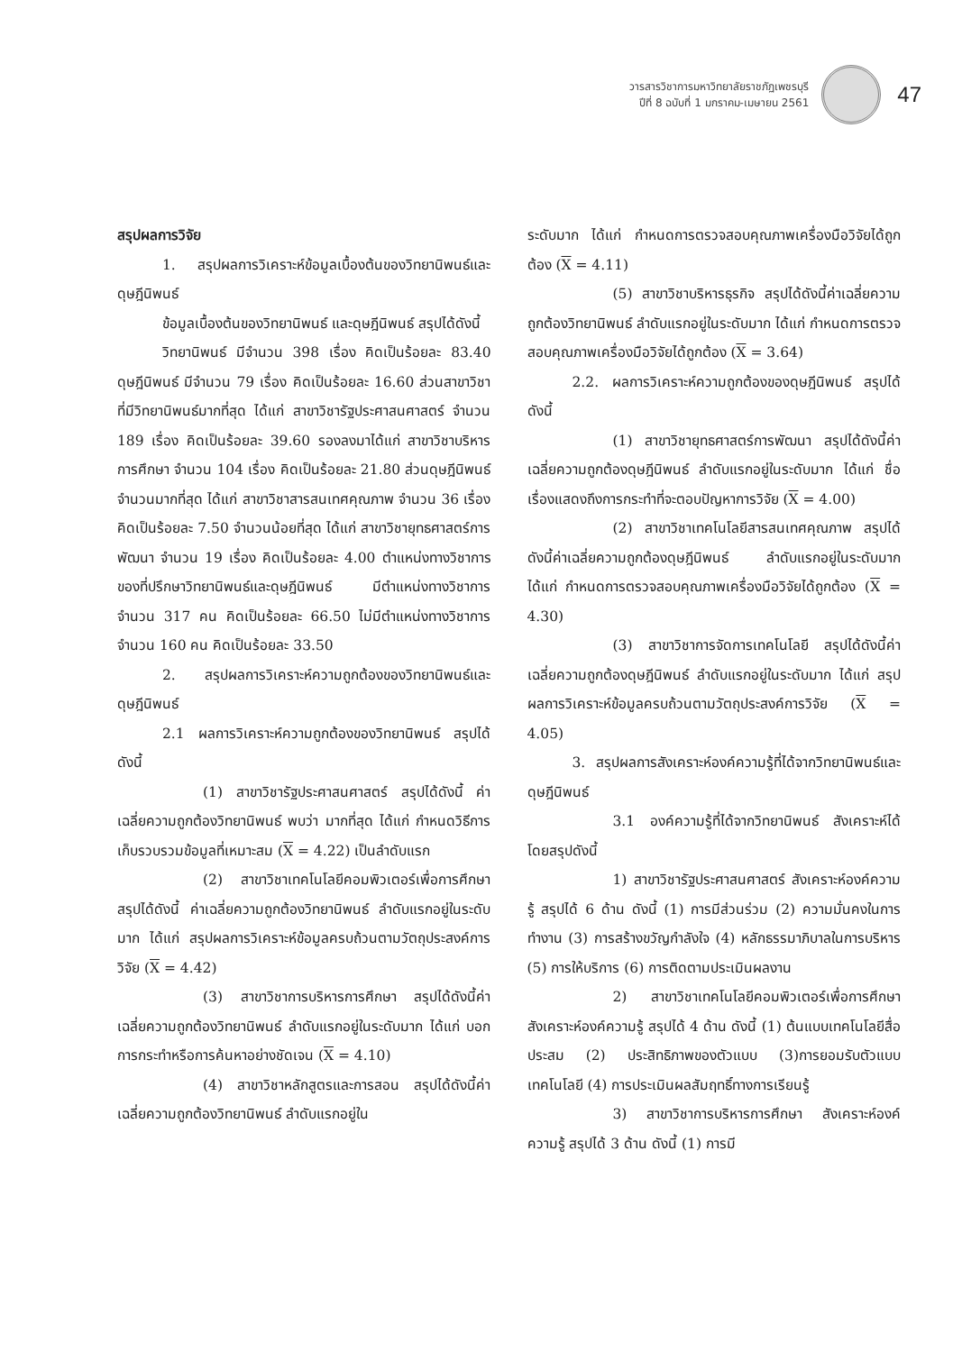วารสารวิชาการมหาวิทยาลัยราชภัฏเพชรบุรี
ปีที่ 8 ฉบับที่ 1 มกราคม-เมษายน 2561
47
สรุปผลการวิจัย
1. สรุปผลการวิเคราะห์ข้อมูลเบื้องต้นของวิทยานิพนธ์และดุษฎีนิพนธ์
ข้อมูลเบื้องต้นของวิทยานิพนธ์ และดุษฎีนิพนธ์ สรุปได้ดังนี้
วิทยานิพนธ์ มีจำนวน 398 เรื่อง คิดเป็นร้อยละ 83.40 ดุษฎีนิพนธ์ มีจำนวน 79 เรื่อง คิดเป็นร้อยละ 16.60 ส่วนสาขาวิชาที่มีวิทยานิพนธ์มากที่สุด ได้แก่ สาขาวิชารัฐประศาสนศาสตร์ จำนวน 189 เรื่อง คิดเป็นร้อยละ 39.60 รองลงมาได้แก่ สาขาวิชาบริหารการศึกษา จำนวน 104 เรื่อง คิดเป็นร้อยละ 21.80 ส่วนดุษฎีนิพนธ์จำนวนมากที่สุด ได้แก่ สาขาวิชาสารสนเทศคุณภาพ จำนวน 36 เรื่อง คิดเป็นร้อยละ 7.50 จำนวนน้อยที่สุด ได้แก่ สาขาวิชายุทธศาสตร์การพัฒนา จำนวน 19 เรื่อง คิดเป็นร้อยละ 4.00 ตำแหน่งทางวิชาการของที่ปรึกษาวิทยานิพนธ์และดุษฎีนิพนธ์ มีตำแหน่งทางวิชาการ จำนวน 317 คน คิดเป็นร้อยละ 66.50 ไม่มีตำแหน่งทางวิชาการ จำนวน 160 คน คิดเป็นร้อยละ 33.50
2. สรุปผลการวิเคราะห์ความถูกต้องของวิทยานิพนธ์และดุษฎีนิพนธ์
2.1 ผลการวิเคราะห์ความถูกต้องของวิทยานิพนธ์ สรุปได้ดังนี้
(1) สาขาวิชารัฐประศาสนศาสตร์ สรุปได้ดังนี้ ค่าเฉลี่ยความถูกต้องวิทยานิพนธ์ พบว่า มากที่สุด ได้แก่ กำหนดวิธีการเก็บรวบรวมข้อมูลที่เหมาะสม (X = 4.22) เป็นลำดับแรก
(2) สาขาวิชาเทคโนโลยีคอมพิวเตอร์เพื่อการศึกษา สรุปได้ดังนี้ ค่าเฉลี่ยความถูกต้องวิทยานิพนธ์ ลำดับแรกอยู่ในระดับมาก ได้แก่ สรุปผลการวิเคราะห์ข้อมูลครบถ้วนตามวัตถุประสงค์การวิจัย (X = 4.42)
(3) สาขาวิชาการบริหารการศึกษา สรุปได้ดังนี้ค่าเฉลี่ยความถูกต้องวิทยานิพนธ์ ลำดับแรกอยู่ในระดับมาก ได้แก่ บอกการกระทำหรือการค้นหาอย่างชัดเจน (X = 4.10)
(4) สาขาวิชาหลักสูตรและการสอน สรุปได้ดังนี้ค่าเฉลี่ยความถูกต้องวิทยานิพนธ์ ลำดับแรกอยู่ใน
ระดับมาก ได้แก่ กำหนดการตรวจสอบคุณภาพเครื่องมือวิจัยได้ถูกต้อง (X = 4.11)
(5) สาขาวิชาบริหารธุรกิจ สรุปได้ดังนี้ค่าเฉลี่ยความถูกต้องวิทยานิพนธ์ ลำดับแรกอยู่ในระดับมาก ได้แก่ กำหนดการตรวจสอบคุณภาพเครื่องมือวิจัยได้ถูกต้อง (X = 3.64)
2.2. ผลการวิเคราะห์ความถูกต้องของดุษฎีนิพนธ์ สรุปได้ดังนี้
(1) สาขาวิชายุทธศาสตร์การพัฒนา สรุปได้ดังนี้ค่าเฉลี่ยความถูกต้องดุษฎีนิพนธ์ ลำดับแรกอยู่ในระดับมาก ได้แก่ ชื่อเรื่องแสดงถึงการกระทำที่จะตอบปัญหาการวิจัย (X = 4.00)
(2) สาขาวิชาเทคโนโลยีสารสนเทศคุณภาพ สรุปได้ดังนี้ค่าเฉลี่ยความถูกต้องดุษฎีนิพนธ์ ลำดับแรกอยู่ในระดับมาก ได้แก่ กำหนดการตรวจสอบคุณภาพเครื่องมือวิจัยได้ถูกต้อง (X = 4.30)
(3) สาขาวิชาการจัดการเทคโนโลยี สรุปได้ดังนี้ค่าเฉลี่ยความถูกต้องดุษฎีนิพนธ์ ลำดับแรกอยู่ในระดับมาก ได้แก่ สรุปผลการวิเคราะห์ข้อมูลครบถ้วนตามวัตถุประสงค์การวิจัย (X = 4.05)
3. สรุปผลการสังเคราะห์องค์ความรู้ที่ได้จากวิทยานิพนธ์และดุษฎีนิพนธ์
3.1 องค์ความรู้ที่ได้จากวิทยานิพนธ์ สังเคราะห์ได้โดยสรุปดังนี้
1) สาขาวิชารัฐประศาสนศาสตร์ สังเคราะห์องค์ความรู้ สรุปได้ 6 ด้าน ดังนี้ (1) การมีส่วนร่วม (2) ความมั่นคงในการทำงาน (3) การสร้างขวัญกำลังใจ (4) หลักธรรมาภิบาลในการบริหาร (5) การให้บริการ (6) การติดตามประเมินผลงาน
2) สาขาวิชาเทคโนโลยีคอมพิวเตอร์เพื่อการศึกษา สังเคราะห์องค์ความรู้ สรุปได้ 4 ด้าน ดังนี้ (1) ต้นแบบเทคโนโลยีสื่อประสม (2) ประสิทธิภาพของตัวแบบ (3)การยอมรับตัวแบบเทคโนโลยี (4) การประเมินผลสัมฤทธิ์ทางการเรียนรู้
3) สาขาวิชาการบริหารการศึกษา สังเคราะห์องค์ความรู้ สรุปได้ 3 ด้าน ดังนี้ (1) การมี